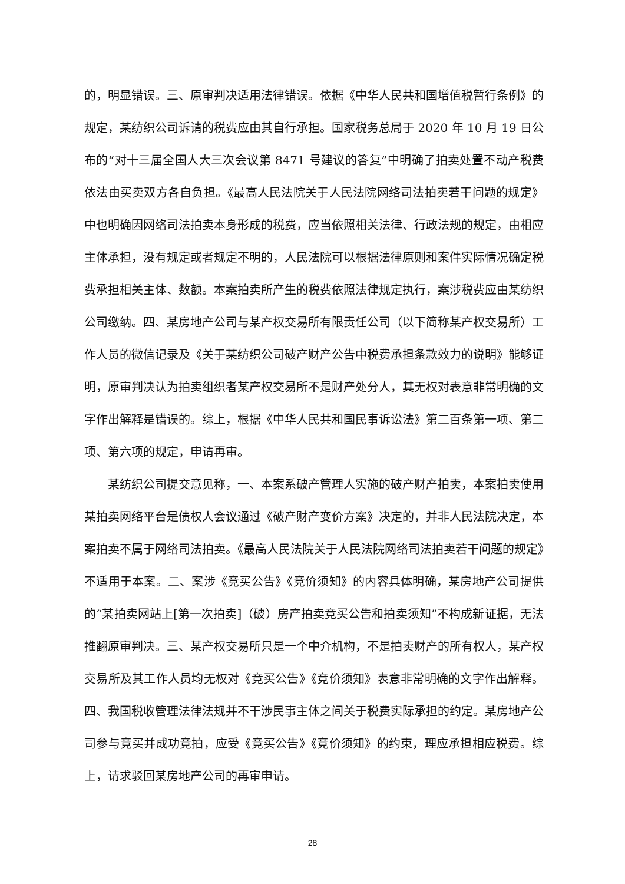的，明显错误。三、原审判决适用法律错误。依据《中华人民共和国增值税暂行条例》的规定，某纺织公司诉请的税费应由其自行承担。国家税务总局于 2020 年 10 月 19 日公布的“对十三届全国人大三次会议第 8471 号建议的答复”中明确了拍卖处置不动产税费依法由买卖双方各自负担。《最高人民法院关于人民法院网络司法拍卖若干问题的规定》中也明确因网络司法拍卖本身形成的税费，应当依照相关法律、行政法规的规定，由相应主体承担，没有规定或者规定不明的，人民法院可以根据法律原则和案件实际情况确定税费承担相关主体、数额。本案拍卖所产生的税费依照法律规定执行，案涉税费应由某纺织公司缴纳。四、某房地产公司与某产权交易所有限责任公司（以下简称某产权交易所）工作人员的微信记录及《关于某纺织公司破产财产公告中税费承担条款效力的说明》能够证明，原审判决认为拍卖组织者某产权交易所不是财产处分人，其无权对表意非常明确的文字作出解释是错误的。综上，根据《中华人民共和国民事诉讼法》第二百条第一项、第二项、第六项的规定，申请再审。
某纺织公司提交意见称，一、本案系破产管理人实施的破产财产拍卖，本案拍卖使用某拍卖网络平台是债权人会议通过《破产财产变价方案》决定的，并非人民法院决定，本案拍卖不属于网络司法拍卖。《最高人民法院关于人民法院网络司法拍卖若干问题的规定》不适用于本案。二、案涉《竞买公告》《竞价须知》的内容具体明确，某房地产公司提供的“某拍卖网站上[第一次拍卖]（破）房产拍卖竞买公告和拍卖须知”不构成新证据，无法推翻原审判决。三、某产权交易所只是一个中介机构，不是拍卖财产的所有权人，某产权交易所及其工作人员均无权对《竞买公告》《竞价须知》表意非常明确的文字作出解释。四、我国税收管理法律法规并不干涉民事主体之间关于税费实际承担的约定。某房地产公司参与竞买并成功竞拍，应受《竞买公告》《竞价须知》的约束，理应承担相应税费。综上，请求驳回某房地产公司的再审申请。
28